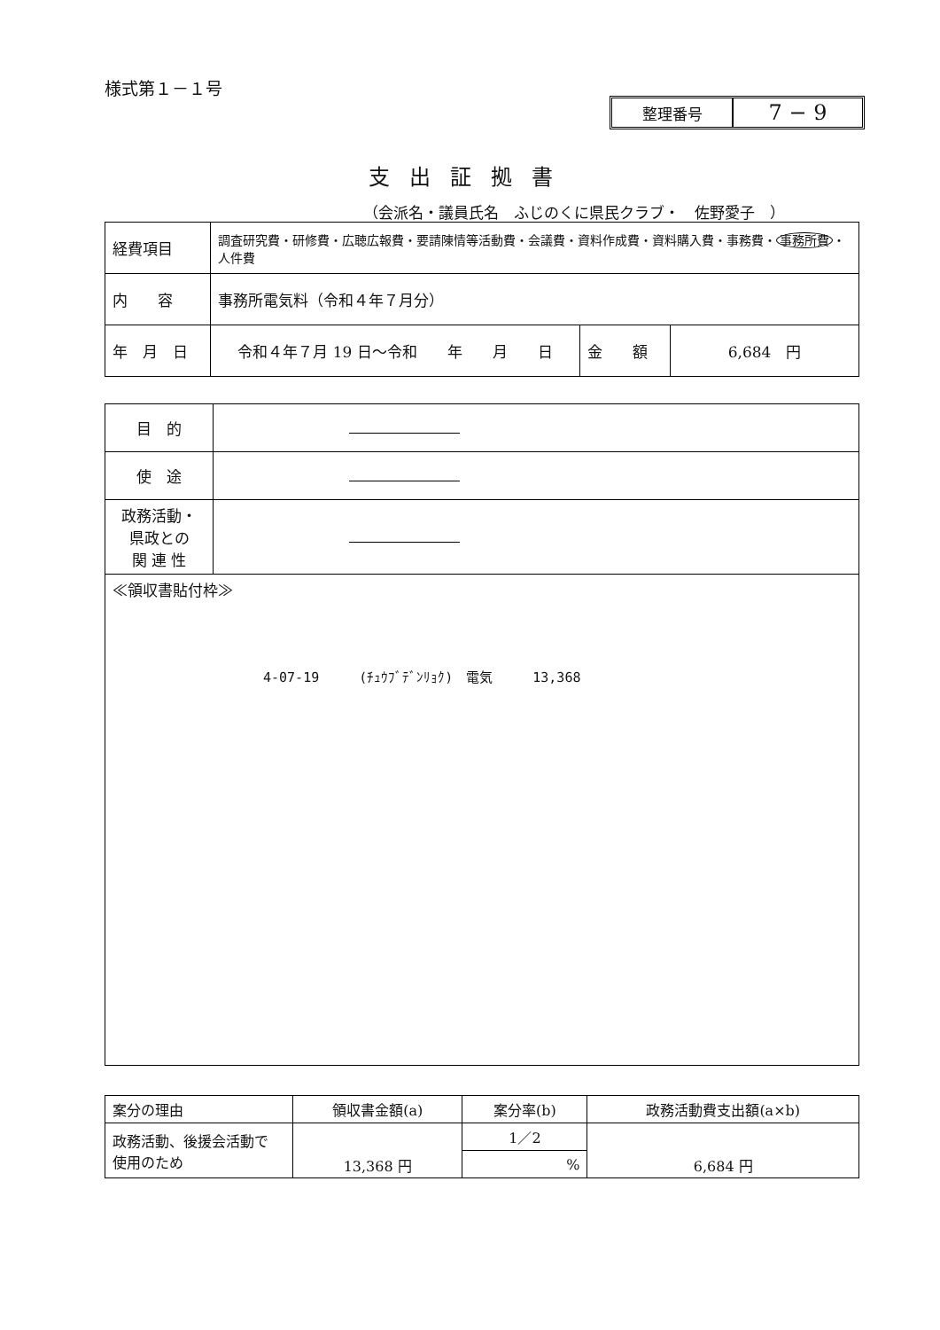様式第１－１号
整理番号
7 − 9
支出証拠書
（会派名・議員氏名　ふじのくに県民クラブ・　佐野愛子　）
| 経費項目 | 調査研究費・研修費・広聴広報費・要請陳情等活動費・会議費・資料作成費・資料購入費・事務費・ 事務所費 ・人件費 | | |
| 内 容 | 事務所電気料（令和４年７月分） | | |
| 年 月 日 | 令和４年７月 19 日～令和 年 月 日 | 金 額 | 6,684 円 |
| 目 的 | |
| 使 途 | |
| 政務活動・ 県政との 関 連 性 | |
| ≪領収書貼付枠≫ 4-07-19 (ﾁｭｳﾌﾞﾃﾞﾝﾘｮｸ) 電気 13,368 | |
| 案分の理由 | 領収書金額(a) | 案分率(b) | 政務活動費支出額(a×b) |
| 政務活動、後援会活動で 使用のため | 13,368 円 | 1／2 | 6,684 円 |
| | | % | |